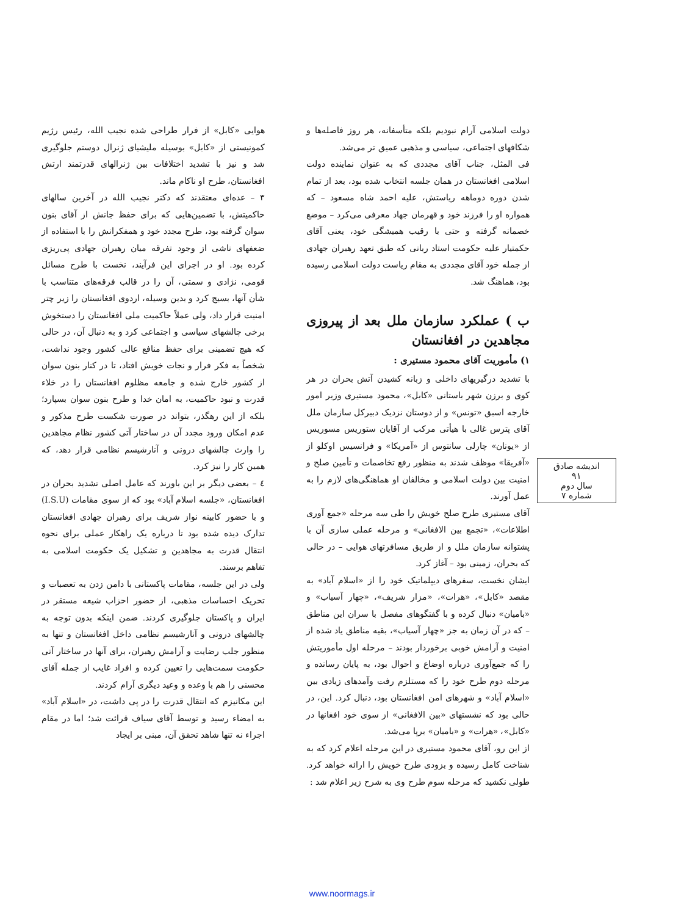هوایی «کابل» از فرار طراحی شده نجیب الله، رئیس رژیم کمونیستی از «کابل» بوسیله ملیشیای ژنرال دوستم جلوگیری شد و نیز با تشدید اختلافات بین ژنرالهای قدرتمند ارتش افغانستان، طرح او ناکام ماند.
۳ – عده‌ای معتقدند که دکتر نجیب الله در آخرین سالهای حاکمیتش، با تضمین‌هایی که برای حفظ جانش از آقای بنون سوان گرفته بود، طرح مجدد خود و همفکرانش را با استفاده از ضعفهای ناشی از وجود تفرقه میان رهبران جهادی پی‌ریزی کرده بود. او در اجرای این فرآیند، نخست با طرح مسائل قومی، نژادی و سمتی، آن را در قالب فرقه‌های متناسب با شأن آنها، بسیج کرد و بدین وسیله، اردوی افغانستان را زیر چتر امنیت قرار داد، ولی عملاً حاکمیت ملی افغانستان را دستخوش برخی چالشهای سیاسی و اجتماعی کرد و به دنبال آن، در حالی که هیچ تضمینی برای حفظ منافع عالی کشور وجود نداشت، شخصاً به فکر فرار و نجات خویش افتاد، تا در کنار بنون سوان از کشور خارج شده و جامعه مظلوم افغانستان را در خلاء قدرت و نبود حاکمیت، به امان خدا و طرح بنون سوان بسپارد؛ بلکه از این رهگذر، بتواند در صورت شکست طرح مذکور و عدم امکان ورود مجدد آن در ساختار آتی کشور نظام مجاهدین را وارث چالشهای درونی و آنارشیسم نظامی قرار دهد، که همین کار را نیز کرد.
٤ – بعضی دیگر بر این باورند که عامل اصلی تشدید بحران در افغانستان، «جلسه اسلام آباد» بود که از سوی مقامات (I.S.U) و با حضور کابینه نواز شریف برای رهبران جهادی افغانستان تدارک دیده شده بود تا درباره یک راهکار عملی برای نحوه انتقال قدرت به مجاهدین و تشکیل یک حکومت اسلامی به تفاهم برسند.
ولی در این جلسه، مقامات پاکستانی با دامن زدن به تعصبات و تحریک احساسات مذهبی، از حضور احزاب شیعه مستقر در ایران و پاکستان جلوگیری کردند. ضمن اینکه بدون توجه به چالشهای درونی و آنارشیسم نظامی داخل افغانستان و تنها به منظور جلب رضایت و آرامش رهبران، برای آنها در ساختار آتی حکومت سمت‌هایی را تعیین کرده و افراد غایب از جمله آقای محسنی را هم با وعده و وعید دیگری آرام کردند.
این مکانیزم که انتقال قدرت را در پی داشت، در «اسلام آباد» به امضاء رسید و توسط آقای سیاف قرائت شد؛ اما در مقام اجراء نه تنها شاهد تحقق آن، مبنی بر ایجاد
دولت اسلامی آرام نبودیم بلکه متأسفانه، هر روز فاصله‌ها و شکافهای اجتماعی، سیاسی و مذهبی عمیق تر می‌شد.
فی المثل، جناب آقای مجددی که به عنوان نماینده دولت اسلامی افغانستان در همان جلسه انتخاب شده بود، بعد از تمام شدن دوره دوماهه ریاستش، علیه احمد شاه مسعود – که همواره او را فرزند خود و قهرمان جهاد معرفی می‌کرد – موضع خصمانه گرفته و حتی با رقیب همیشگی خود، یعنی آقای حکمتیار علیه حکومت استاد ربانی که طبق تعهد رهبران جهادی از جمله خود آقای مجددی به مقام ریاست دولت اسلامی رسیده بود، هماهنگ شد.
ب ) عملکرد سازمان ملل بعد از پیروزی مجاهدین در افغانستان
۱) مأموریت آقای محمود مستیری :
با تشدید درگیریهای داخلی و زبانه کشیدن آتش بحران در هر کوی و برزن شهر باستانی «کابل»، محمود مستیری وزیر امور خارجه اسبق «تونس» و از دوستان نزدیک دبیرکل سازمان ملل آقای پترس غالی با هیأتی مرکب از آقایان ستوریس مسوریس از «یونان» چارلی سانتوس از «آمریکا» و فرانسیس اوکلو از «آفریقا» موظف شدند به منظور رفع تخاصمات و تأمین صلح و امنیت بین دولت اسلامی و مخالفان او هماهنگی‌های لازم را به عمل آورند.
آقای مستیری طرح صلح خویش را طی سه مرحله «جمع آوری اطلاعات»، «تجمع بین الافغانی» و مرحله عملی سازی آن با پشتوانه سازمان ملل و از طریق مسافرتهای هوایی – در حالی که بحران، زمینی بود – آغاز کرد.
ایشان نخست، سفرهای دیپلماتیک خود را از «اسلام آباد» به مقصد «کابل»، «هرات»، «مزار شریف»، «چهار آسیاب» و «بامیان» دنبال کرده و با گفتگوهای مفصل با سران این مناطق – که در آن زمان به جز «چهار آسیاب»، بقیه مناطق یاد شده از امنیت و آرامش خوبی برخوردار بودند – مرحله اول مأموریتش را که جمع‌آوری درباره اوضاع و احوال بود، به پایان رسانده و مرحله دوم طرح خود را که مستلزم رفت وآمدهای زیادی بین «اسلام آباد» و شهرهای امن افغانستان بود، دنبال کرد. این، در حالی بود که نشستهای «بین الافغانی» از سوی خود افغانها در «کابل»، «هرات» و «بامیان» برپا می‌شد.
از این رو، آقای محمود مستیری در این مرحله اعلام کرد که به شناخت کامل رسیده و بزودی طرح خویش را ارائه خواهد کرد. طولی نکشید که مرحله سوم طرح وی به شرح زیر اعلام شد :
اندیشه صادق
۹۱
سال دوم
شماره ۷
www.noormags.ir